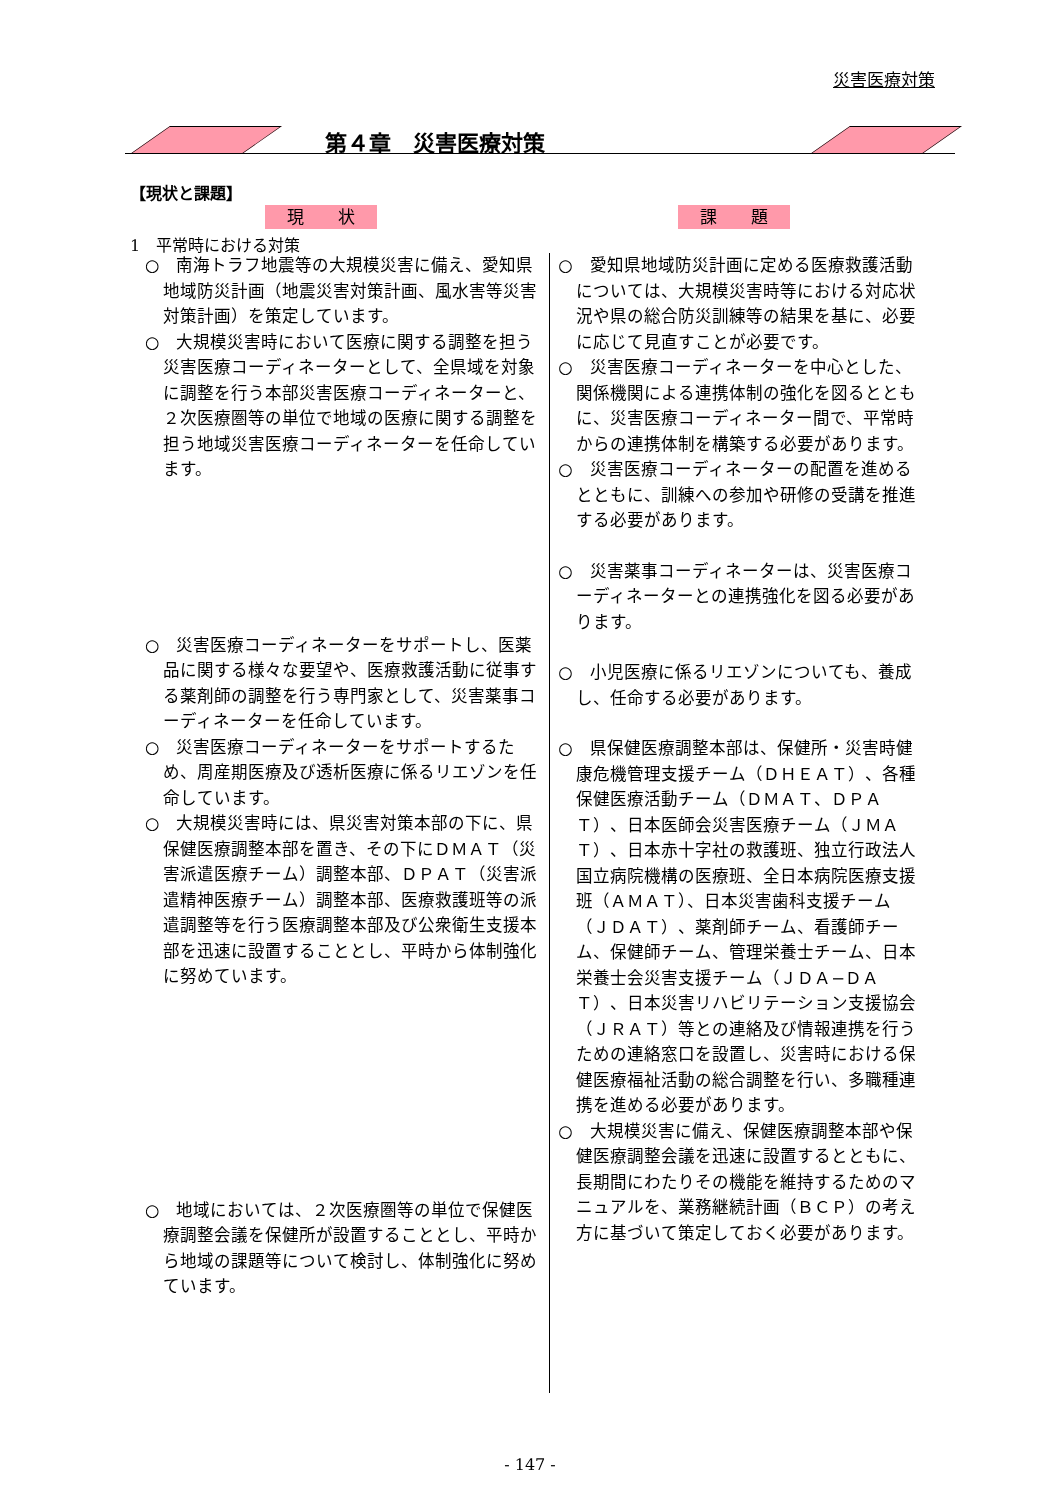災害医療対策
第４章　災害医療対策
【現状と課題】
現　　状 課　　題
1　平常時における対策
○　南海トラフ地震等の大規模災害に備え、愛知県地域防災計画（地震災害対策計画、風水害等災害対策計画）を策定しています。
○　大規模災害時において医療に関する調整を担う災害医療コーディネーターとして、全県域を対象に調整を行う本部災害医療コーディネーターと、２次医療圏等の単位で地域の医療に関する調整を担う地域災害医療コーディネーターを任命しています。
○　災害医療コーディネーターをサポートし、医薬品に関する様々な要望や、医療救護活動に従事する薬剤師の調整を行う専門家として、災害薬事コーディネーターを任命しています。
○　災害医療コーディネーターをサポートするため、周産期医療及び透析医療に係るリエゾンを任命しています。
○　大規模災害時には、県災害対策本部の下に、県保健医療調整本部を置き、その下にＤＭＡＴ（災害派遣医療チーム）調整本部、ＤＰＡＴ（災害派遣精神医療チーム）調整本部、医療救護班等の派遣調整等を行う医療調整本部及び公衆衛生支援本部を迅速に設置することとし、平時から体制強化に努めています。
○　地域においては、２次医療圏等の単位で保健医療調整会議を保健所が設置することとし、平時から地域の課題等について検討し、体制強化に努めています。
○　愛知県地域防災計画に定める医療救護活動については、大規模災害時等における対応状況や県の総合防災訓練等の結果を基に、必要に応じて見直すことが必要です。
○　災害医療コーディネーターを中心とした、関係機関による連携体制の強化を図るとともに、災害医療コーディネーター間で、平常時からの連携体制を構築する必要があります。
○　災害医療コーディネーターの配置を進めるとともに、訓練への参加や研修の受講を推進する必要があります。
○　災害薬事コーディネーターは、災害医療コーディネーターとの連携強化を図る必要があります。
○　小児医療に係るリエゾンについても、養成し、任命する必要があります。
○　県保健医療調整本部は、保健所・災害時健康危機管理支援チーム（ＤＨＥＡＴ）、各種保健医療活動チーム（ＤＭＡＴ、ＤＰＡＴ）、日本医師会災害医療チーム（ＪＭＡＴ）、日本赤十字社の救護班、独立行政法人国立病院機構の医療班、全日本病院医療支援班（ＡＭＡＴ）、日本災害歯科支援チーム（ＪＤＡＴ）、薬剤師チーム、看護師チーム、保健師チーム、管理栄養士チーム、日本栄養士会災害支援チーム（ＪＤＡ−ＤＡＴ）、日本災害リハビリテーション支援協会（ＪＲＡＴ）等との連絡及び情報連携を行うための連絡窓口を設置し、災害時における保健医療福祉活動の総合調整を行い、多職種連携を進める必要があります。
○　大規模災害に備え、保健医療調整本部や保健医療調整会議を迅速に設置するとともに、長期間にわたりその機能を維持するためのマニュアルを、業務継続計画（ＢＣＰ）の考え方に基づいて策定しておく必要があります。
- 147 -